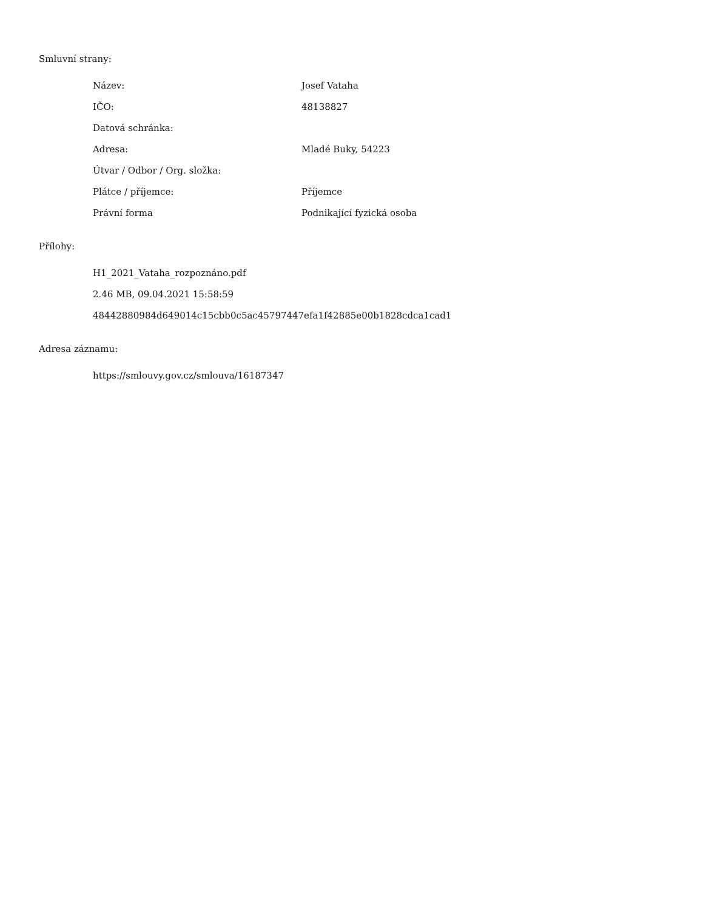Smluvní strany:
| Název: | Josef Vataha |
| IČO: | 48138827 |
| Datová schránka: | |
| Adresa: | Mladé Buky, 54223 |
| Útvar / Odbor / Org. složka: | |
| Plátce / příjemce: | Příjemce |
| Právní forma | Podnikající fyzická osoba |
Přílohy:
H1_2021_Vataha_rozpoznáno.pdf
2.46 MB, 09.04.2021 15:58:59
48442880984d649014c15cbb0c5ac45797447efa1f42885e00b1828cdca1cad1
Adresa záznamu:
https://smlouvy.gov.cz/smlouva/16187347